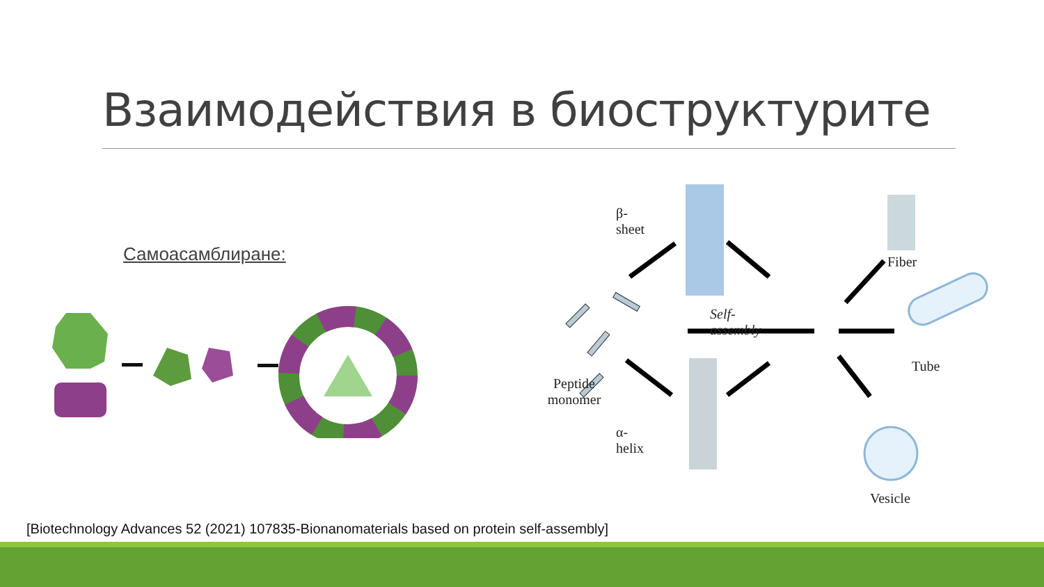Взаимодействия в биоструктурите
Самоасамблиране:
β-sheet
Fiber
Self-assembly
Tube
Peptide monomer
α-helix
Vesicle
[Biotechnology Advances 52 (2021) 107835-Bionanomaterials based on protein self-assembly]